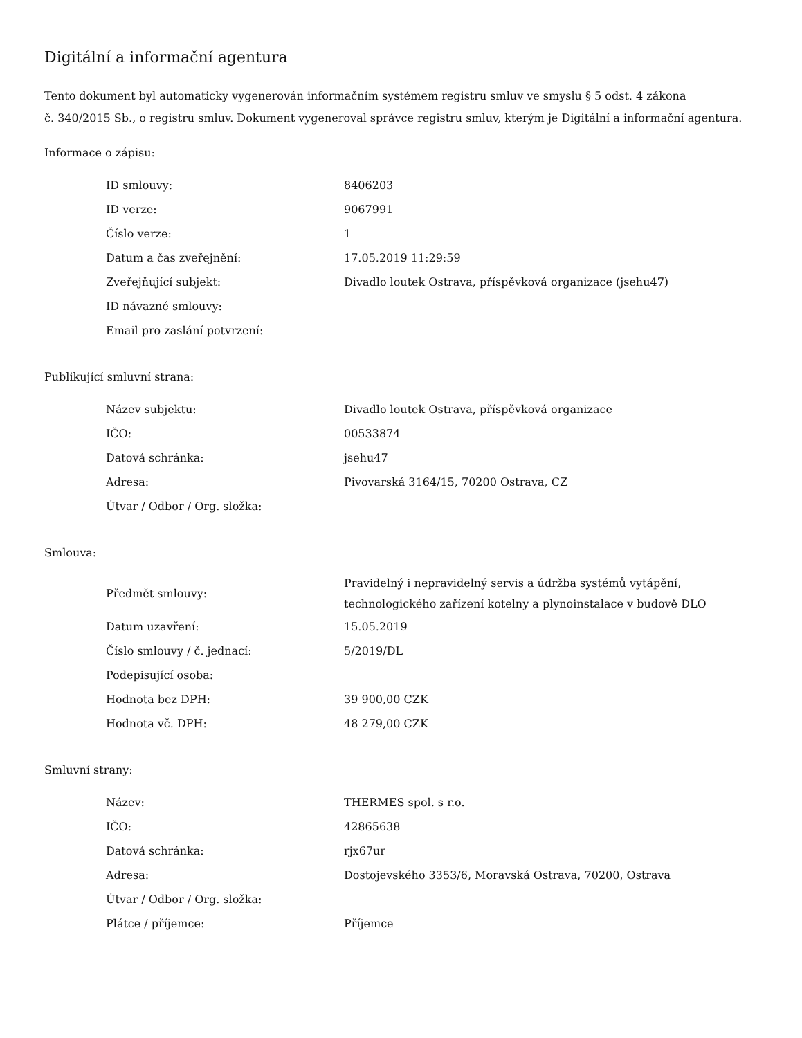Digitální a informační agentura
Tento dokument byl automaticky vygenerován informačním systémem registru smluv ve smyslu § 5 odst. 4 zákona
č. 340/2015 Sb., o registru smluv. Dokument vygeneroval správce registru smluv, kterým je Digitální a informační agentura.
Informace o zápisu:
| ID smlouvy: | 8406203 |
| ID verze: | 9067991 |
| Číslo verze: | 1 |
| Datum a čas zveřejnění: | 17.05.2019 11:29:59 |
| Zveřejňující subjekt: | Divadlo loutek Ostrava, příspěvková organizace (jsehu47) |
| ID návazné smlouvy: | |
| Email pro zaslání potvrzení: | |
Publikující smluvní strana:
| Název subjektu: | Divadlo loutek Ostrava, příspěvková organizace |
| IČO: | 00533874 |
| Datová schránka: | jsehu47 |
| Adresa: | Pivovarská 3164/15, 70200 Ostrava, CZ |
| Útvar / Odbor / Org. složka: | |
Smlouva:
| Předmět smlouvy: | Pravidelný i nepravidelný servis a údržba systémů vytápění, technologického zařízení kotelny a plynoinstalace v budově DLO |
| Datum uzavření: | 15.05.2019 |
| Číslo smlouvy / č. jednací: | 5/2019/DL |
| Podepisující osoba: | |
| Hodnota bez DPH: | 39 900,00 CZK |
| Hodnota vč. DPH: | 48 279,00 CZK |
Smluvní strany:
| Název: | THERMES spol. s r.o. |
| IČO: | 42865638 |
| Datová schránka: | rjx67ur |
| Adresa: | Dostojevského 3353/6, Moravská Ostrava, 70200, Ostrava |
| Útvar / Odbor / Org. složka: | |
| Plátce / příjemce: | Příjemce |